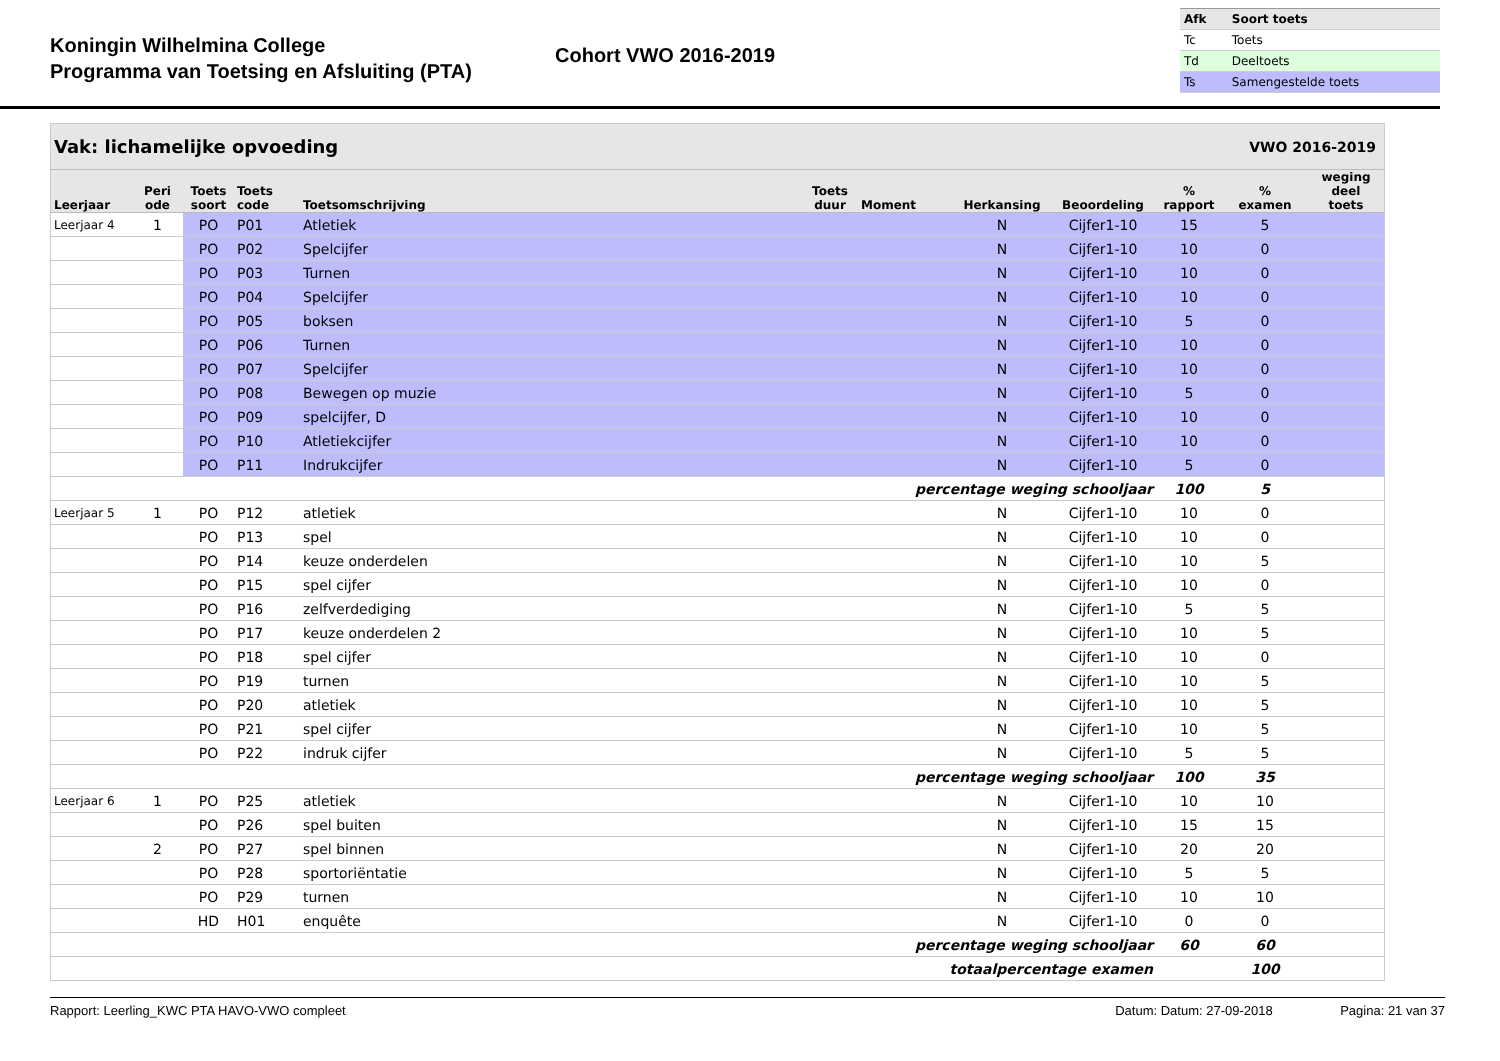Koningin Wilhelmina College
Programma van Toetsing en Afsluiting (PTA)
Cohort VWO 2016-2019
| Afk | Soort toets |
| Tc | Toets |
| Td | Deeltoets |
| Ts | Samengestelde toets |
| Vak: lichamelijke opvoeding | | | | | | | VWO 2016-2019 | | | | |
| --- | --- | --- | --- | --- | --- | --- | --- | --- | --- | --- | --- |
| Leerjaar | Peri ode | Toets soort | Toets code | Toetsomschrijving | Toets duur | Moment | Herkansing | Beoordeling | % rapport | % examen | weging deel toets |
| Leerjaar 4 | 1 | PO | P01 | Atletiek | | | N | Cijfer1-10 | 15 | 5 | |
| | | PO | P02 | Spelcijfer | | | N | Cijfer1-10 | 10 | 0 | |
| | | PO | P03 | Turnen | | | N | Cijfer1-10 | 10 | 0 | |
| | | PO | P04 | Spelcijfer | | | N | Cijfer1-10 | 10 | 0 | |
| | | PO | P05 | boksen | | | N | Cijfer1-10 | 5 | 0 | |
| | | PO | P06 | Turnen | | | N | Cijfer1-10 | 10 | 0 | |
| | | PO | P07 | Spelcijfer | | | N | Cijfer1-10 | 10 | 0 | |
| | | PO | P08 | Bewegen op muzie | | | N | Cijfer1-10 | 5 | 0 | |
| | | PO | P09 | spelcijfer, D | | | N | Cijfer1-10 | 10 | 0 | |
| | | PO | P10 | Atletiekcijfer | | | N | Cijfer1-10 | 10 | 0 | |
| | | PO | P11 | Indrukcijfer | | | N | Cijfer1-10 | 5 | 0 | |
| percentage weging schooljaar | | | | | | | | | 100 | 5 | |
| Leerjaar 5 | 1 | PO | P12 | atletiek | | | N | Cijfer1-10 | 10 | 0 | |
| | | PO | P13 | spel | | | N | Cijfer1-10 | 10 | 0 | |
| | | PO | P14 | keuze onderdelen | | | N | Cijfer1-10 | 10 | 5 | |
| | | PO | P15 | spel cijfer | | | N | Cijfer1-10 | 10 | 0 | |
| | | PO | P16 | zelfverdediging | | | N | Cijfer1-10 | 5 | 5 | |
| | | PO | P17 | keuze onderdelen 2 | | | N | Cijfer1-10 | 10 | 5 | |
| | | PO | P18 | spel cijfer | | | N | Cijfer1-10 | 10 | 0 | |
| | | PO | P19 | turnen | | | N | Cijfer1-10 | 10 | 5 | |
| | | PO | P20 | atletiek | | | N | Cijfer1-10 | 10 | 5 | |
| | | PO | P21 | spel cijfer | | | N | Cijfer1-10 | 10 | 5 | |
| | | PO | P22 | indruk cijfer | | | N | Cijfer1-10 | 5 | 5 | |
| percentage weging schooljaar | | | | | | | | | 100 | 35 | |
| Leerjaar 6 | 1 | PO | P25 | atletiek | | | N | Cijfer1-10 | 10 | 10 | |
| | | PO | P26 | spel buiten | | | N | Cijfer1-10 | 15 | 15 | |
| | 2 | PO | P27 | spel binnen | | | N | Cijfer1-10 | 20 | 20 | |
| | | PO | P28 | sportoriëntatie | | | N | Cijfer1-10 | 5 | 5 | |
| | | PO | P29 | turnen | | | N | Cijfer1-10 | 10 | 10 | |
| | | HD | H01 | enquête | | | N | Cijfer1-10 | 0 | 0 | |
| percentage weging schooljaar | | | | | | | | | 60 | 60 | |
| totaalpercentage examen | | | | | | | | | | 100 | |
Rapport: Leerling_KWC PTA HAVO-VWO compleet Datum: Datum: 27-09-2018 Pagina: 21 van 37